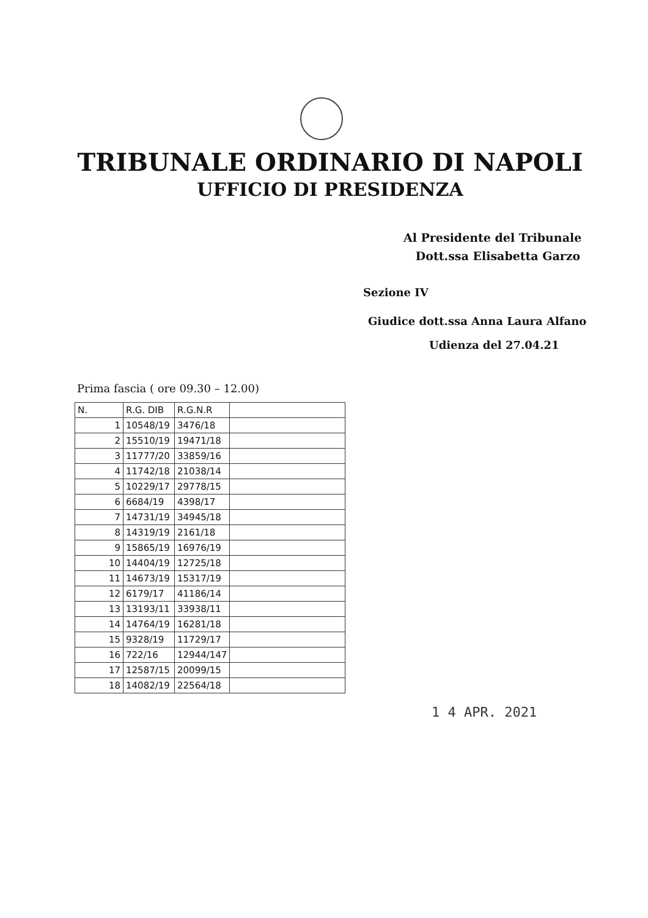TRIBUNALE ORDINARIO DI NAPOLI
UFFICIO DI PRESIDENZA
Al Presidente del Tribunale
Dott.ssa Elisabetta Garzo
Sezione IV
Giudice dott.ssa Anna Laura Alfano
Udienza del 27.04.21
Prima fascia ( ore 09.30 – 12.00)
| N. | R.G. DIB | R.G.N.R | |
| --- | --- | --- | --- |
| 1 | 10548/19 | 3476/18 | |
| 2 | 15510/19 | 19471/18 | |
| 3 | 11777/20 | 33859/16 | |
| 4 | 11742/18 | 21038/14 | |
| 5 | 10229/17 | 29778/15 | |
| 6 | 6684/19 | 4398/17 | |
| 7 | 14731/19 | 34945/18 | |
| 8 | 14319/19 | 2161/18 | |
| 9 | 15865/19 | 16976/19 | |
| 10 | 14404/19 | 12725/18 | |
| 11 | 14673/19 | 15317/19 | |
| 12 | 6179/17 | 41186/14 | |
| 13 | 13193/11 | 33938/11 | |
| 14 | 14764/19 | 16281/18 | |
| 15 | 9328/19 | 11729/17 | |
| 16 | 722/16 | 12944/147 | |
| 17 | 12587/15 | 20099/15 | |
| 18 | 14082/19 | 22564/18 | |
1 4 APR. 2021